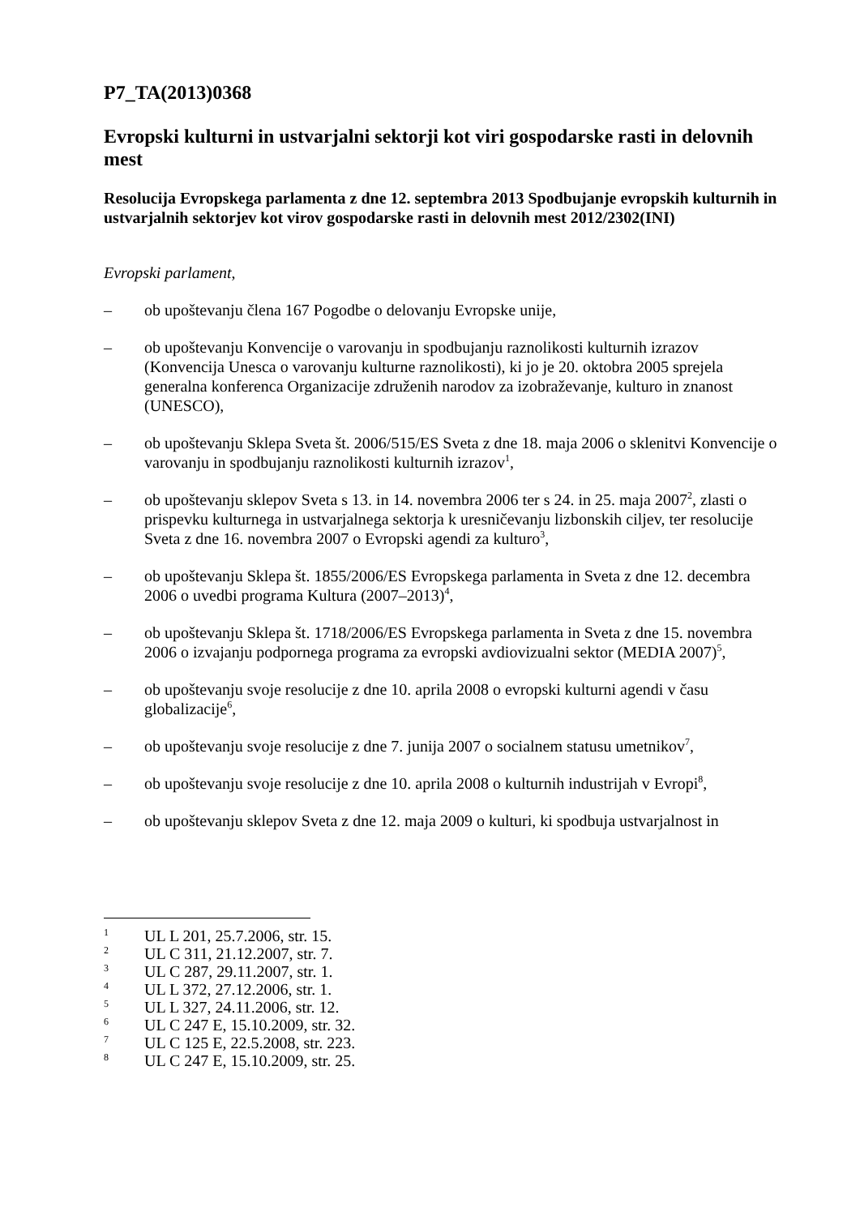P7_TA(2013)0368
Evropski kulturni in ustvarjalni sektorji kot viri gospodarske rasti in delovnih mest
Resolucija Evropskega parlamenta z dne 12. septembra 2013 Spodbujanje evropskih kulturnih in ustvarjalnih sektorjev kot virov gospodarske rasti in delovnih mest 2012/2302(INI)
Evropski parlament,
– ob upoštevanju člena 167 Pogodbe o delovanju Evropske unije,
– ob upoštevanju Konvencije o varovanju in spodbujanju raznolikosti kulturnih izrazov (Konvencija Unesca o varovanju kulturne raznolikosti), ki jo je 20. oktobra 2005 sprejela generalna konferenca Organizacije združenih narodov za izobraževanje, kulturo in znanost (UNESCO),
– ob upoštevanju Sklepa Sveta št. 2006/515/ES Sveta z dne 18. maja 2006 o sklenitvi Konvencije o varovanju in spodbujanju raznolikosti kulturnih izrazov<sup>1</sup>,
– ob upoštevanju sklepov Sveta s 13. in 14. novembra 2006 ter s 24. in 25. maja 2007<sup>2</sup>, zlasti o prispevku kulturnega in ustvarjalnega sektorja k uresničevanju lizbonskih ciljev, ter resolucije Sveta z dne 16. novembra 2007 o Evropski agendi za kulturo<sup>3</sup>,
– ob upoštevanju Sklepa št. 1855/2006/ES Evropskega parlamenta in Sveta z dne 12. decembra 2006 o uvedbi programa Kultura (2007–2013)<sup>4</sup>,
– ob upoštevanju Sklepa št. 1718/2006/ES Evropskega parlamenta in Sveta z dne 15. novembra 2006 o izvajanju podpornega programa za evropski avdiovizualni sektor (MEDIA 2007)<sup>5</sup>,
– ob upoštevanju svoje resolucije z dne 10. aprila 2008 o evropski kulturni agendi v času globalizacije<sup>6</sup>,
– ob upoštevanju svoje resolucije z dne 7. junija 2007 o socialnem statusu umetnikov<sup>7</sup>,
– ob upoštevanju svoje resolucije z dne 10. aprila 2008 o kulturnih industrijah v Evropi<sup>8</sup>,
– ob upoštevanju sklepov Sveta z dne 12. maja 2009 o kulturi, ki spodbuja ustvarjalnost in
1 UL L 201, 25.7.2006, str. 15.
2 UL C 311, 21.12.2007, str. 7.
3 UL C 287, 29.11.2007, str. 1.
4 UL L 372, 27.12.2006, str. 1.
5 UL L 327, 24.11.2006, str. 12.
6 UL C 247 E, 15.10.2009, str. 32.
7 UL C 125 E, 22.5.2008, str. 223.
8 UL C 247 E, 15.10.2009, str. 25.